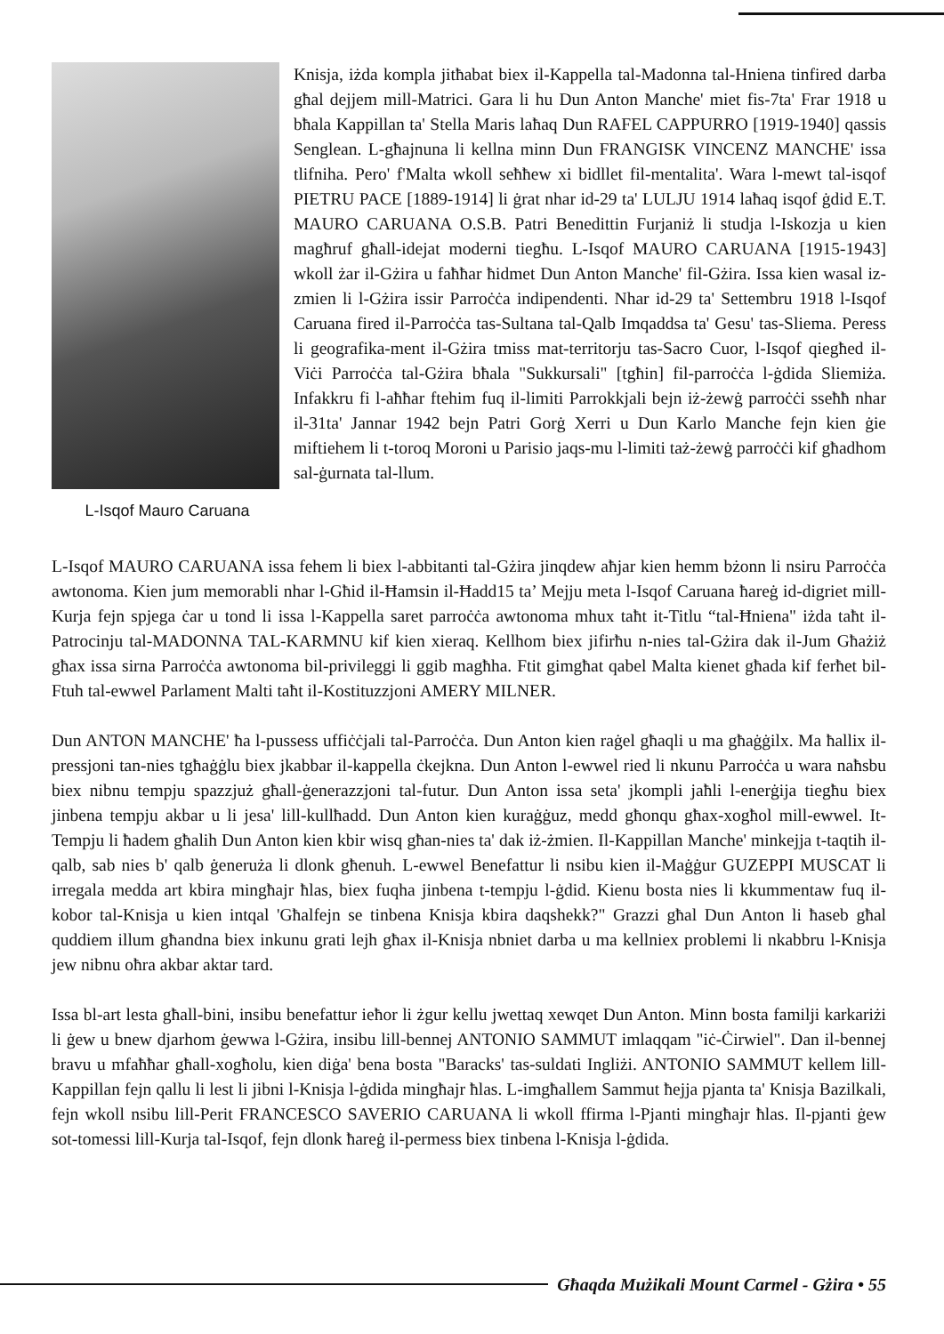L-Isqof Mauro Caruana
Knisja, iżda kompla jitħabat biex il-Kappella tal-Madonna tal-Hniena tinfired darba għal dejjem mill-Matrici. Gara li hu Dun Anton Manche' miet fis-7ta' Frar 1918 u bħala Kappillan ta' Stella Maris laħaq Dun RAFEL CAPPURRO [1919-1940] qassis Senglean. L-għajnuna li kellna minn Dun FRANGISK VINCENZ MANCHE' issa tlifniha. Pero' f'Malta wkoll seħħew xi bidllet fil-mentalita'. Wara l-mewt tal-isqof PIETRU PACE [1889-1914] li ġrat nhar id-29 ta' LULJU 1914 laħaq isqof ġdid E.T. MAURO CARUANA O.S.B. Patri Benedittin Furjaniż li studja l-Iskozja u kien magħruf għall-idejat moderni tiegħu. L-Isqof MAURO CARUANA [1915-1943] wkoll żar il-Gżira u faħħar ħidmet Dun Anton Manche' fil-Gżira. Issa kien wasal iz-zmien li l-Gżira issir Parroċċa indipendenti. Nhar id-29 ta' Settembru 1918 l-Isqof Caruana fired il-Parroċċa tas-Sultana tal-Qalb Imqaddsa ta' Gesu' tas-Sliema. Peress li geografika-ment il-Gżira tmiss mat-territorju tas-Sacro Cuor, l-Isqof qiegħed il-Viċi Parroċċa tal-Gżira bħala "Sukkursali" [tgħin] fil-parroċċa l-ġdida Sliemiża. Infakkru fi l-aħħar ftehim fuq il-limiti Parrokkjali bejn iż-żewġ parroċċi sseħħ nhar il-31ta' Jannar 1942 bejn Patri Gorġ Xerri u Dun Karlo Manche fejn kien ġie miftiehem li t-toroq Moroni u Parisio jaqs-mu l-limiti taż-żewġ parroċċi kif għadhom sal-ġurnata tal-llum.
L-Isqof MAURO CARUANA issa fehem li biex l-abbitanti tal-Gżira jinqdew aħjar kien hemm bżonn li nsiru Parroċċa awtonoma. Kien jum memorabli nhar l-Għid il-Ħamsin il-Ħadd15 ta’ Mejju meta l-Isqof Caruana ħareġ id-digriet mill-Kurja fejn spjega ċar u tond li issa l-Kappella saret parroċċa awtonoma mhux taħt it-Titlu “tal-Ħniena" iżda taħt il-Patrocinju tal-MADONNA TAL-KARMNU kif kien xieraq. Kellhom biex jifirħu n-nies tal-Gżira dak il-Jum Għażiż għax issa sirna Parroċċa awtonoma bil-privileggi li ggib magħha. Ftit gimgħat qabel Malta kienet għada kif ferħet bil-Ftuh tal-ewwel Parlament Malti taħt il-Kostituzzjoni AMERY MILNER.
Dun ANTON MANCHE' ħa l-pussess uffiċċjali tal-Parroċċa. Dun Anton kien raġel għaqli u ma għaġġilx. Ma ħallix il-pressjoni tan-nies tgħaġġlu biex jkabbar il-kappella ċkejkna. Dun Anton l-ewwel ried li nkunu Parroċċa u wara naħsbu biex nibnu tempju spazzjuż għall-ġenerazzjoni tal-futur. Dun Anton issa seta' jkompli jaħli l-enerġija tiegħu biex jinbena tempju akbar u li jesa' lill-kullħadd. Dun Anton kien kuraġġuz, medd għonqu għax-xogħol mill-ewwel. It-Tempju li ħadem għalih Dun Anton kien kbir wisq għan-nies ta' dak iż-żmien. Il-Kappillan Manche' minkejja t-taqtih il-qalb, sab nies b' qalb ġeneruża li dlonk għenuh. L-ewwel Benefattur li nsibu kien il-Maġġur GUZEPPI MUSCAT li irregala medda art kbira mingħajr ħlas, biex fuqha jinbena t-tempju l-ġdid. Kienu bosta nies li kkummentaw fuq il-kobor tal-Knisja u kien intqal 'Għalfejn se tinbena Knisja kbira daqshekk?" Grazzi għal Dun Anton li ħaseb għal quddiem illum għandna biex inkunu grati lejh għax il-Knisja nbniet darba u ma kellniex problemi li nkabbru l-Knisja jew nibnu oħra akbar aktar tard.
Issa bl-art lesta għall-bini, insibu benefattur ieħor li żgur kellu jwettaq xewqet Dun Anton. Minn bosta familji karkariżi li ġew u bnew djarhom ġewwa l-Gżira, insibu lill-bennej ANTONIO SAMMUT imlaqqam "iċ-Ċirwiel". Dan il-bennej bravu u mfaħħar għall-xogħolu, kien diġa' bena bosta "Baracks' tas-suldati Ingliżi. ANTONIO SAMMUT kellem lill-Kappillan fejn qallu li lest li jibni l-Knisja l-ġdida mingħajr ħlas. L-imgħallem Sammut ħejja pjanta ta' Knisja Bazilkali, fejn wkoll nsibu lill-Perit FRANCESCO SAVERIO CARUANA li wkoll ffirma l-Pjanti mingħajr ħlas. Il-pjanti ġew sot-tomessi lill-Kurja tal-Isqof, fejn dlonk ħareġ il-permess biex tinbena l-Knisja l-ġdida.
Għaqda Mużikali Mount Carmel - Gżira • 55